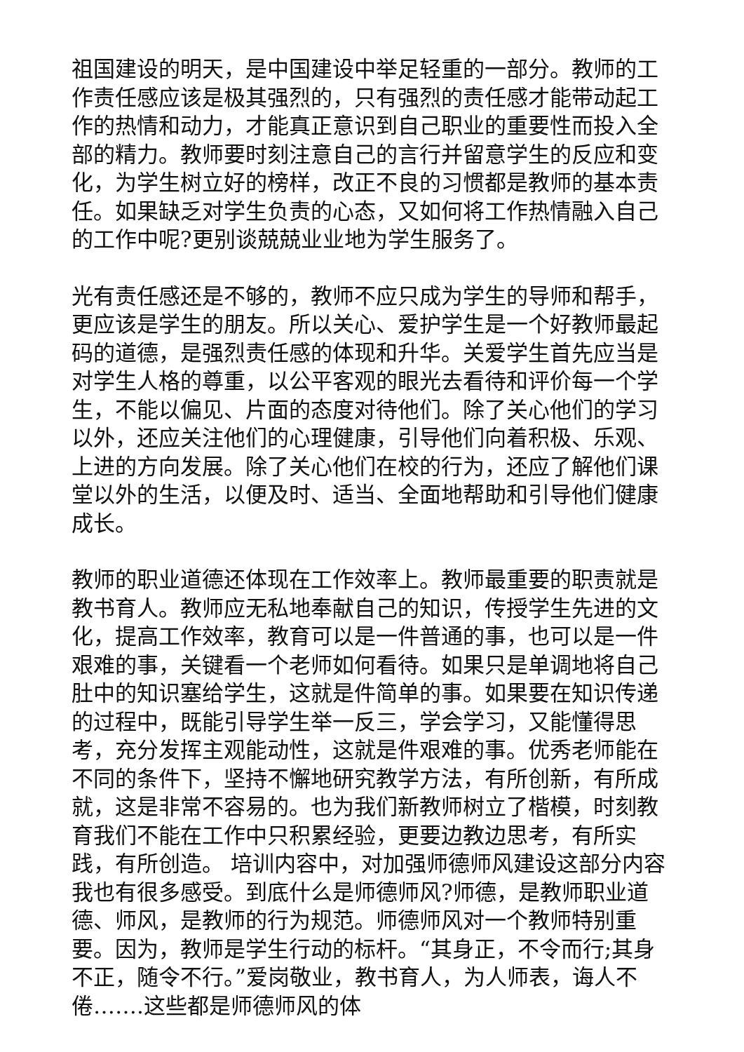祖国建设的明天，是中国建设中举足轻重的一部分。教师的工作责任感应该是极其强烈的，只有强烈的责任感才能带动起工作的热情和动力，才能真正意识到自己职业的重要性而投入全部的精力。教师要时刻注意自己的言行并留意学生的反应和变化，为学生树立好的榜样，改正不良的习惯都是教师的基本责任。如果缺乏对学生负责的心态，又如何将工作热情融入自己的工作中呢?更别谈兢兢业业地为学生服务了。
光有责任感还是不够的，教师不应只成为学生的导师和帮手，更应该是学生的朋友。所以关心、爱护学生是一个好教师最起码的道德，是强烈责任感的体现和升华。关爱学生首先应当是对学生人格的尊重，以公平客观的眼光去看待和评价每一个学生，不能以偏见、片面的态度对待他们。除了关心他们的学习以外，还应关注他们的心理健康，引导他们向着积极、乐观、上进的方向发展。除了关心他们在校的行为，还应了解他们课堂以外的生活，以便及时、适当、全面地帮助和引导他们健康成长。
教师的职业道德还体现在工作效率上。教师最重要的职责就是教书育人。教师应无私地奉献自己的知识，传授学生先进的文化，提高工作效率，教育可以是一件普通的事，也可以是一件艰难的事，关键看一个老师如何看待。如果只是单调地将自己肚中的知识塞给学生，这就是件简单的事。如果要在知识传递的过程中，既能引导学生举一反三，学会学习，又能懂得思考，充分发挥主观能动性，这就是件艰难的事。优秀老师能在不同的条件下，坚持不懈地研究教学方法，有所创新，有所成就，这是非常不容易的。也为我们新教师树立了楷模，时刻教育我们不能在工作中只积累经验，更要边教边思考，有所实践，有所创造。 培训内容中，对加强师德师风建设这部分内容我也有很多感受。到底什么是师德师风?师德，是教师职业道德、师风，是教师的行为规范。师德师风对一个教师特别重要。因为，教师是学生行动的标杆。“其身正，不令而行;其身不正，随令不行。”爱岗敬业，教书育人，为人师表，诲人不倦…….这些都是师德师风的体